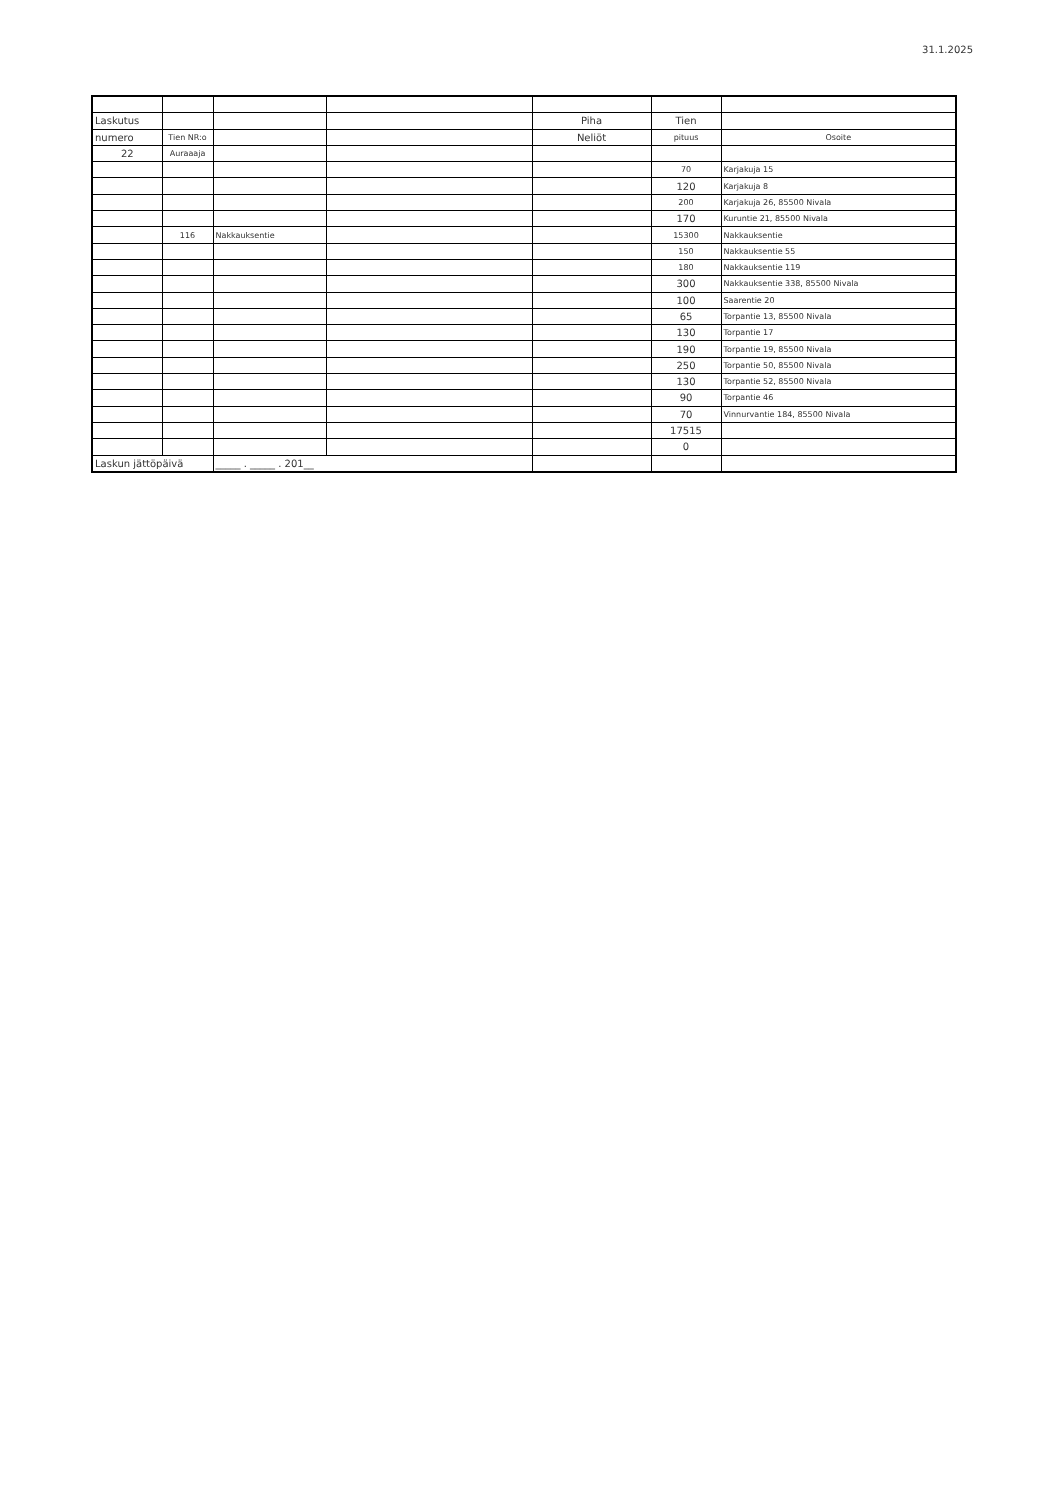31.1.2025
| Laskutus | | | | Piha | Tien | |
| numero | Tien NR:o | | | Neliöt | pituus | Osoite |
| 22 | Auraaaja | | | | | |
| | | | | | 70 | Karjakuja 15 |
| | | | | | 120 | Karjakuja 8 |
| | | | | | 200 | Karjakuja 26, 85500 Nivala |
| | | | | | 170 | Kuruntie 21, 85500 Nivala |
| | 116 | Nakkauksentie | | | 15300 | Nakkauksentie |
| | | | | | 150 | Nakkauksentie 55 |
| | | | | | 180 | Nakkauksentie 119 |
| | | | | | 300 | Nakkauksentie 338, 85500 Nivala |
| | | | | | 100 | Saarentie 20 |
| | | | | | 65 | Torpantie 13, 85500 Nivala |
| | | | | | 130 | Torpantie 17 |
| | | | | | 190 | Torpantie 19, 85500 Nivala |
| | | | | | 250 | Torpantie 50, 85500 Nivala |
| | | | | | 130 | Torpantie 52, 85500 Nivala |
| | | | | | 90 | Torpantie 46 |
| | | | | | 70 | Vinnurvantie 184, 85500 Nivala |
| | | | | | 17515 | |
| | | | | | 0 | |
| Laskun jättöpäivä | | _____ . _____ . 201__ | | | | |